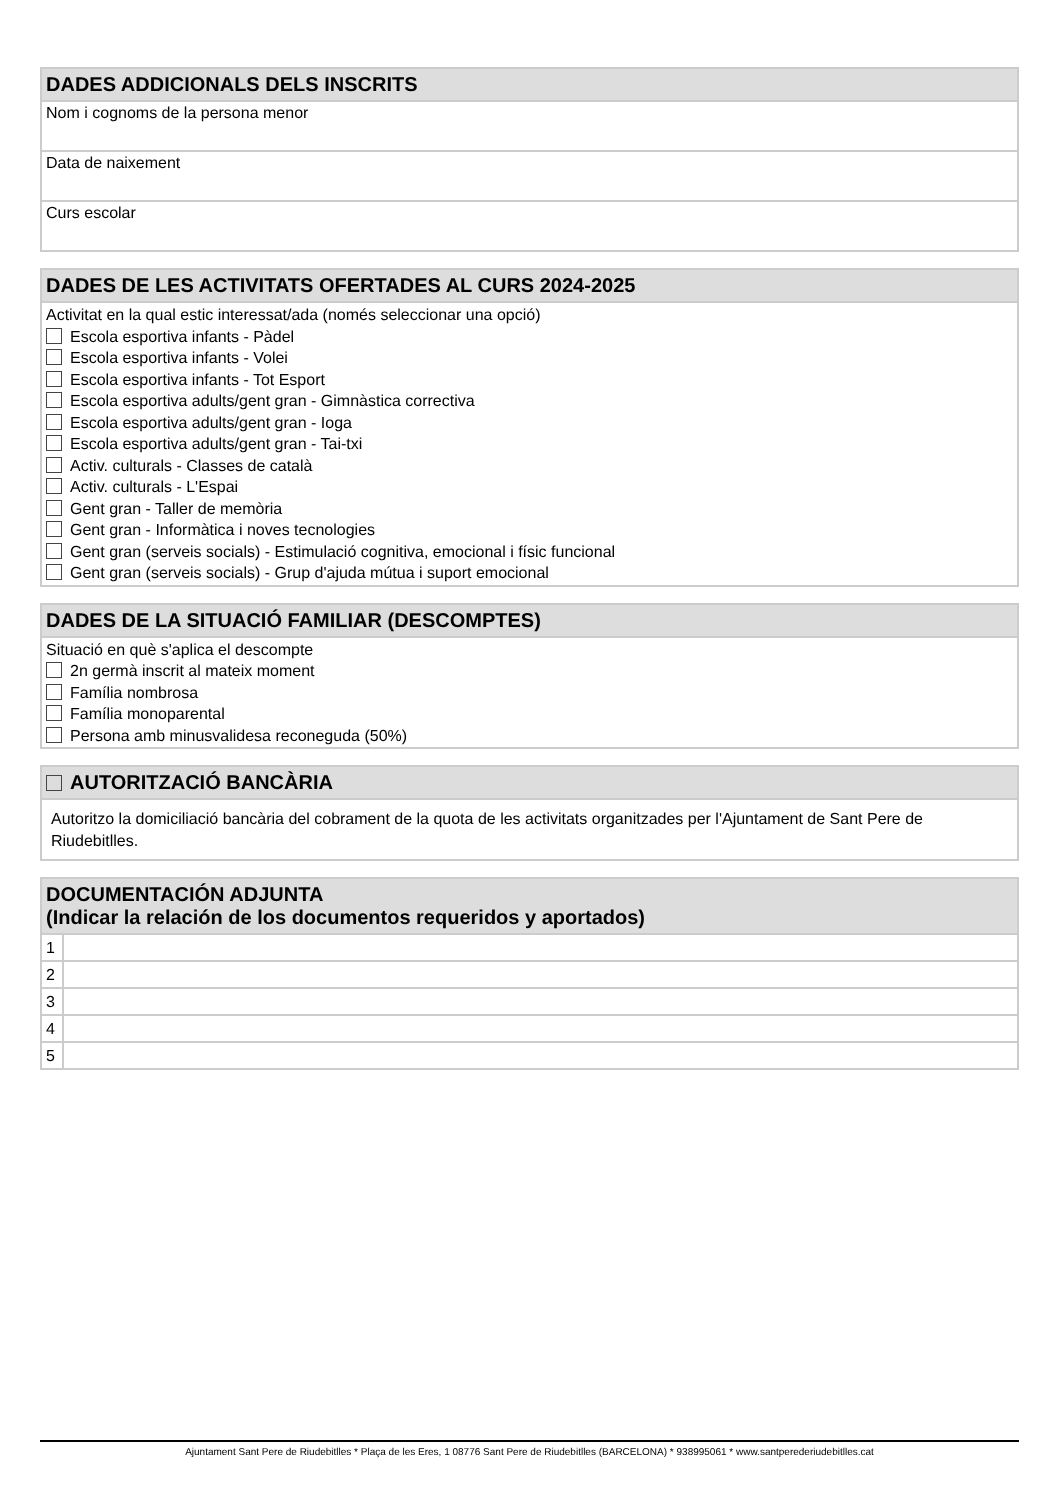DADES ADDICIONALS DELS INSCRITS
Nom i cognoms de la persona menor
Data de naixement
Curs escolar
DADES DE LES ACTIVITATS OFERTADES AL CURS 2024-2025
Activitat en la qual estic interessat/ada (només seleccionar una opció)
Escola esportiva infants - Pàdel
Escola esportiva infants - Volei
Escola esportiva infants - Tot Esport
Escola esportiva adults/gent gran - Gimnàstica correctiva
Escola esportiva adults/gent gran - Ioga
Escola esportiva adults/gent gran - Tai-txi
Activ. culturals - Classes de català
Activ. culturals - L'Espai
Gent gran - Taller de memòria
Gent gran - Informàtica i noves tecnologies
Gent gran (serveis socials) - Estimulació cognitiva, emocional i físic funcional
Gent gran (serveis socials) - Grup d'ajuda mútua i suport emocional
DADES DE LA SITUACIÓ FAMILIAR (DESCOMPTES)
Situació en què s'aplica el descompte
2n germà inscrit al mateix moment
Família nombrosa
Família monoparental
Persona amb minusvalidesa reconeguda (50%)
AUTORITZACIÓ BANCÀRIA
Autoritzo la domiciliació bancària del cobrament de la quota de les activitats organitzades per l'Ajuntament de Sant Pere de Riudebitlles.
DOCUMENTACIÓN ADJUNTA
(Indicar la relación de los documentos requeridos y aportados)
| 1 | |
| 2 | |
| 3 | |
| 4 | |
| 5 | |
Ajuntament Sant Pere de Riudebitlles * Plaça de les Eres, 1 08776 Sant Pere de Riudebitlles (BARCELONA) * 938995061 * www.santperederiudebitlles.cat